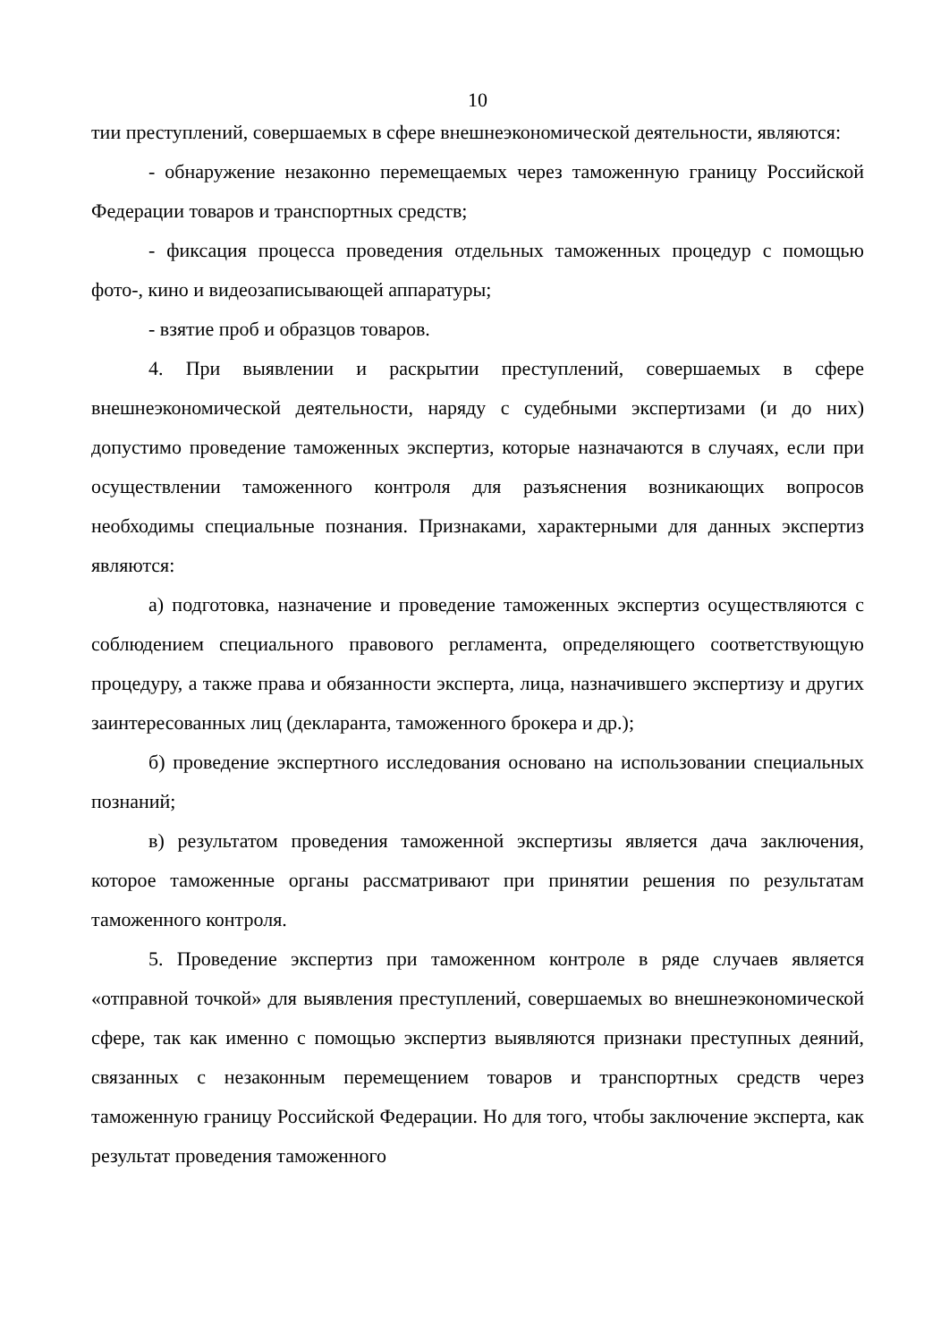10
тии преступлений, совершаемых в сфере внешнеэкономической деятельности, являются:
- обнаружение незаконно перемещаемых через таможенную границу Российской Федерации товаров и транспортных средств;
- фиксация процесса проведения отдельных таможенных процедур с помощью фото-, кино и видеозаписывающей аппаратуры;
- взятие проб и образцов товаров.
4. При выявлении и раскрытии преступлений, совершаемых в сфере внешнеэкономической деятельности, наряду с судебными экспертизами (и до них) допустимо проведение таможенных экспертиз, которые назначаются в случаях, если при осуществлении таможенного контроля для разъяснения возникающих вопросов необходимы специальные познания. Признаками, характерными для данных экспертиз являются:
а) подготовка, назначение и проведение таможенных экспертиз осуществляются с соблюдением специального правового регламента, определяющего соответствующую процедуру, а также права и обязанности эксперта, лица, назначившего экспертизу и других заинтересованных лиц (декларанта, таможенного брокера и др.);
б) проведение экспертного исследования основано на использовании специальных познаний;
в) результатом проведения таможенной экспертизы является дача заключения, которое таможенные органы рассматривают при принятии решения по результатам таможенного контроля.
5. Проведение экспертиз при таможенном контроле в ряде случаев является «отправной точкой» для выявления преступлений, совершаемых во внешнеэкономической сфере, так как именно с помощью экспертиз выявляются признаки преступных деяний, связанных с незаконным перемещением товаров и транспортных средств через таможенную границу Российской Федерации. Но для того, чтобы заключение эксперта, как результат проведения таможенного